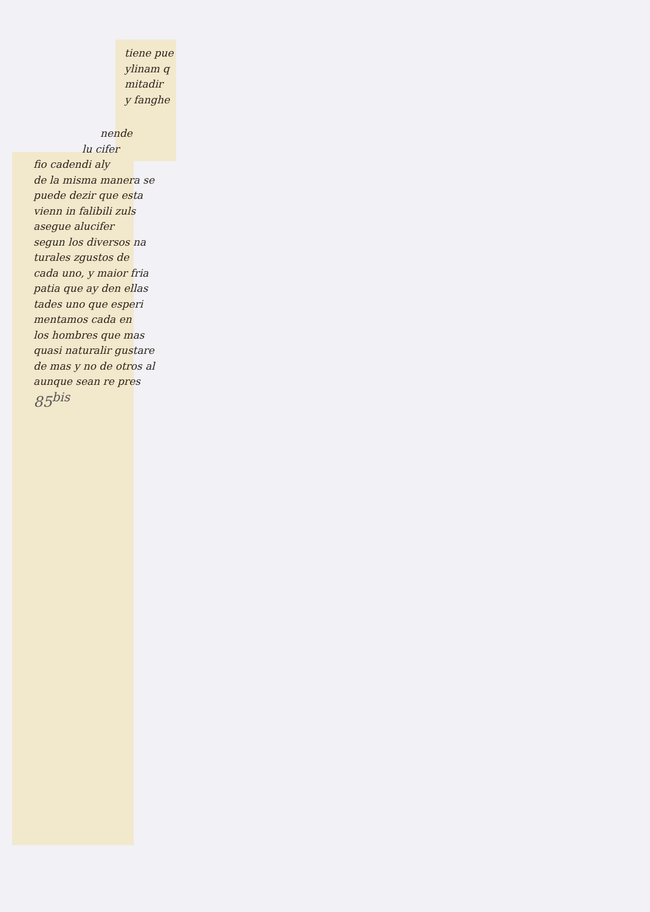tiene pue
ylinam q
mitadir
y fanghe
nende
lu cifer
fio cadendi aly
de la misma manera se
puede dezir que esta
vienn in falibili zuls
asegue alucifer
segun los diversos na
turales zgustos de
cada uno, y maior fria
patia que ay den ellas
tades uno que esperi
mentamos cada en
los hombres que mas
quasi naturalir gustare
de mas y no de otros al
aunque sean re pres
85<sup>bis</sup>